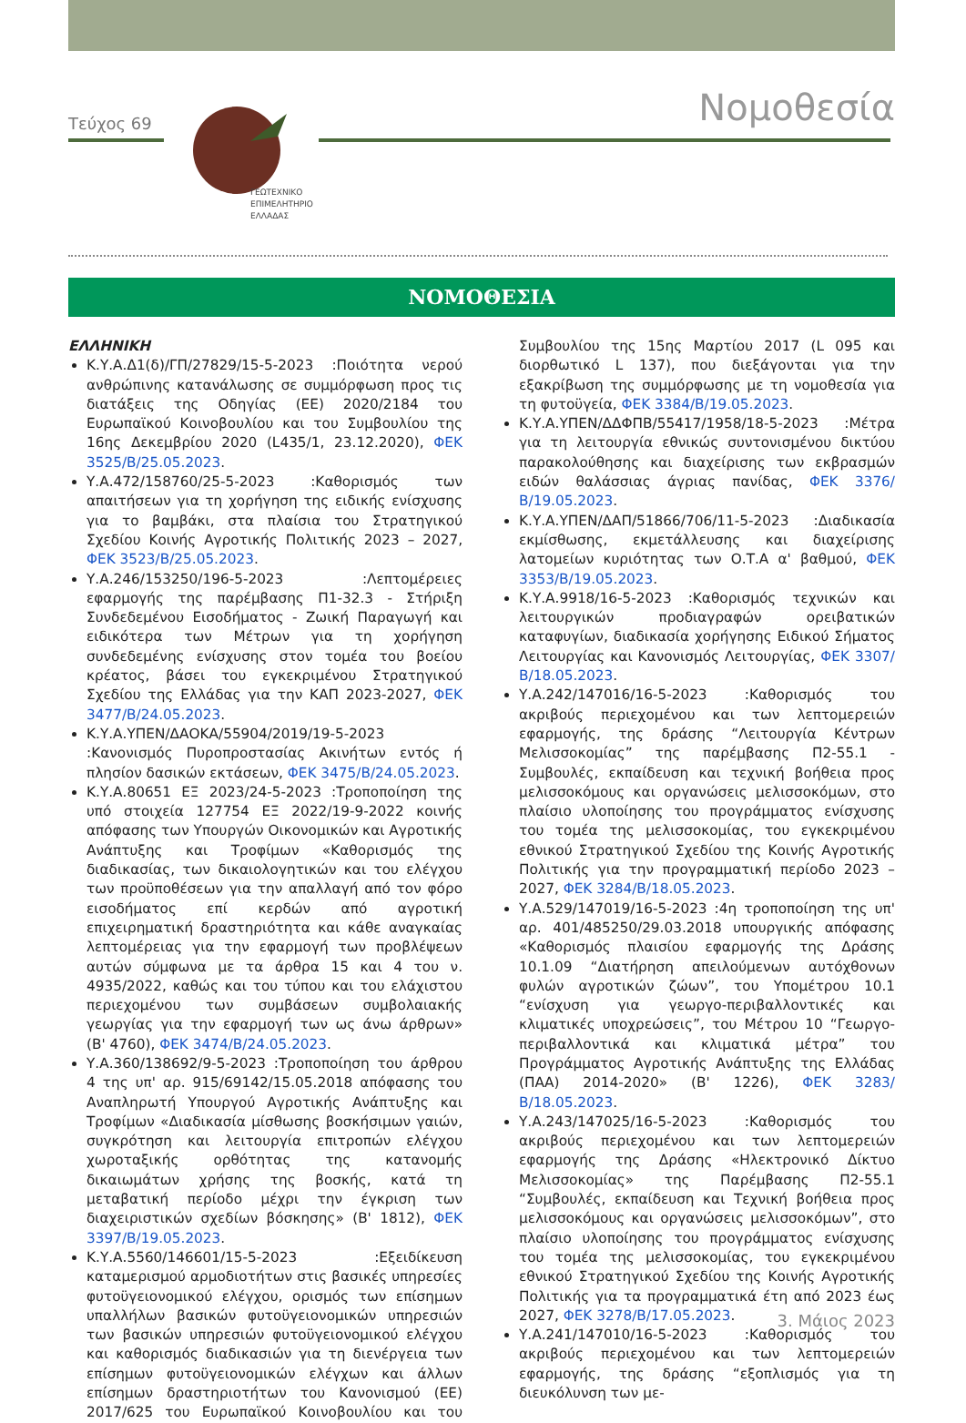Τεύχος 69
ΓΕΩΤΕΧΝΙΚΟ
ΕΠΙΜΕΛΗΤΗΡΙΟ
ΕΛΛΑΔΑΣ
Νομοθεσία
ΝΟΜΟΘΕΣΙΑ
ΕΛΛΗΝΙΚΗ
Κ.Υ.Α.Δ1(δ)/ΓΠ/27829/15-5-2023 :Ποιότητα νερού ανθρώπινης κατανάλωσης σε συμμόρφωση προς τις διατάξεις της Οδηγίας (ΕΕ) 2020/2184 του Ευρωπαϊκού Κοινοβουλίου και του Συμβουλίου της 16ης Δεκεμβρίου 2020 (L435/1, 23.12.2020), ΦΕΚ 3525/Β/25.05.2023.
Υ.Α.472/158760/25-5-2023 :Καθορισμός των απαιτήσεων για τη χορήγηση της ειδικής ενίσχυσης για το βαμβάκι, στα πλαίσια του Στρατηγικού Σχεδίου Κοινής Αγροτικής Πολιτικής 2023 – 2027, ΦΕΚ 3523/Β/25.05.2023.
Υ.Α.246/153250/196-5-2023 :Λεπτομέρειες εφαρμογής της παρέμβασης Π1-32.3 - Στήριξη Συνδεδεμένου Εισοδήματος - Ζωική Παραγωγή και ειδικότερα των Μέτρων για τη χορήγηση συνδεδεμένης ενίσχυσης στον τομέα του βοείου κρέατος, βάσει του εγκεκριμένου Στρατηγικού Σχεδίου της Ελλάδας για την ΚΑΠ 2023-2027, ΦΕΚ 3477/Β/24.05.2023.
Κ.Υ.Α.ΥΠΕΝ/ΔΑΟΚΑ/55904/2019/19-5-2023 :Κανονισμός Πυροπροστασίας Ακινήτων εντός ή πλησίον δασικών εκτάσεων, ΦΕΚ 3475/Β/24.05.2023.
Κ.Υ.Α.80651 ΕΞ 2023/24-5-2023 :Τροποποίηση της υπό στοιχεία 127754 ΕΞ 2022/19-9-2022 κοινής απόφασης των Υπουργών Οικονομικών και Αγροτικής Ανάπτυξης και Τροφίμων «Καθορισμός της διαδικασίας, των δικαιολογητικών και του ελέγχου των προϋποθέσεων για την απαλλαγή από τον φόρο εισοδήματος επί κερδών από αγροτική επιχειρηματική δραστηριότητα και κάθε αναγκαίας λεπτομέρειας για την εφαρμογή των προβλέψεων αυτών σύμφωνα με τα άρθρα 15 και 4 του ν. 4935/2022, καθώς και του τύπου και του ελάχιστου περιεχομένου των συμβάσεων συμβολαιακής γεωργίας για την εφαρμογή των ως άνω άρθρων» (Β' 4760), ΦΕΚ 3474/Β/24.05.2023.
Υ.Α.360/138692/9-5-2023 :Τροποποίηση του άρθρου 4 της υπ' αρ. 915/69142/15.05.2018 απόφασης του Αναπληρωτή Υπουργού Αγροτικής Ανάπτυξης και Τροφίμων «Διαδικασία μίσθωσης βοσκήσιμων γαιών, συγκρότηση και λειτουργία επιτροπών ελέγχου χωροταξικής ορθότητας της κατανομής δικαιωμάτων χρήσης της βοσκής, κατά τη μεταβατική περίοδο μέχρι την έγκριση των διαχειριστικών σχεδίων βόσκησης» (Β' 1812), ΦΕΚ 3397/Β/19.05.2023.
Κ.Υ.Α.5560/146601/15-5-2023 :Εξειδίκευση καταμερισμού αρμοδιοτήτων στις βασικές υπηρεσίες φυτοϋγειονομικού ελέγχου, ορισμός των επίσημων υπαλλήλων βασικών φυτοϋγειονομικών υπηρεσιών των βασικών υπηρεσιών φυτοϋγειονομικού ελέγχου και καθορισμός διαδικασιών για τη διενέργεια των επίσημων φυτοϋγειονομικών ελέγχων και άλλων επίσημων δραστηριοτήτων του Κανονισμού (ΕΕ) 2017/625 του Ευρωπαϊκού Κοινοβουλίου και του Συμβουλίου της 15ης Μαρτίου 2017 (L 095 και διορθωτικό L 137), που διεξάγονται για την εξακρίβωση της συμμόρφωσης με τη νομοθεσία για τη φυτοϋγεία, ΦΕΚ 3384/Β/19.05.2023.
Κ.Υ.Α.ΥΠΕΝ/ΔΔΦΠΒ/55417/1958/18-5-2023 :Μέτρα για τη λειτουργία εθνικώς συντονισμένου δικτύου παρακολούθησης και διαχείρισης των εκβρασμών ειδών θαλάσσιας άγριας πανίδας, ΦΕΚ 3376/Β/19.05.2023.
Κ.Υ.Α.ΥΠΕΝ/ΔΑΠ/51866/706/11-5-2023 :Διαδικασία εκμίσθωσης, εκμετάλλευσης και διαχείρισης λατομείων κυριότητας των Ο.Τ.Α α' βαθμού, ΦΕΚ 3353/Β/19.05.2023.
Κ.Υ.Α.9918/16-5-2023 :Καθορισμός τεχνικών και λειτουργικών προδιαγραφών ορειβατικών καταφυγίων, διαδικασία χορήγησης Ειδικού Σήματος Λειτουργίας και Κανονισμός Λειτουργίας, ΦΕΚ 3307/Β/18.05.2023.
Υ.Α.242/147016/16-5-2023 :Καθορισμός του ακριβούς περιεχομένου και των λεπτομερειών εφαρμογής, της δράσης “Λειτουργία Κέντρων Μελισσοκομίας” της παρέμβασης Π2-55.1 - Συμβουλές, εκπαίδευση και τεχνική βοήθεια προς μελισσοκόμους και οργανώσεις μελισσοκόμων, στο πλαίσιο υλοποίησης του προγράμματος ενίσχυσης του τομέα της μελισσοκομίας, του εγκεκριμένου εθνικού Στρατηγικού Σχεδίου της Κοινής Αγροτικής Πολιτικής για την προγραμματική περίοδο 2023 – 2027, ΦΕΚ 3284/Β/18.05.2023.
Υ.Α.529/147019/16-5-2023 :4η τροποποίηση της υπ' αρ. 401/485250/29.03.2018 υπουργικής απόφασης «Καθορισμός πλαισίου εφαρμογής της Δράσης 10.1.09 “Διατήρηση απειλούμενων αυτόχθονων φυλών αγροτικών ζώων”, του Υπομέτρου 10.1 “ενίσχυση για γεωργο-περιβαλλοντικές και κλιματικές υποχρεώσεις”, του Μέτρου 10 “Γεωργο-περιβαλλοντικά και κλιματικά μέτρα” του Προγράμματος Αγροτικής Ανάπτυξης της Ελλάδας (ΠΑΑ) 2014-2020» (Β' 1226), ΦΕΚ 3283/Β/18.05.2023.
Υ.Α.243/147025/16-5-2023 :Καθορισμός του ακριβούς περιεχομένου και των λεπτομερειών εφαρμογής της Δράσης «Ηλεκτρονικό Δίκτυο Μελισσοκομίας» της Παρέμβασης Π2-55.1 “Συμβουλές, εκπαίδευση και Τεχνική βοήθεια προς μελισσοκόμους και οργανώσεις μελισσοκόμων”, στο πλαίσιο υλοποίησης του προγράμματος ενίσχυσης του τομέα της μελισσοκομίας, του εγκεκριμένου εθνικού Στρατηγικού Σχεδίου της Κοινής Αγροτικής Πολιτικής για τα προγραμματικά έτη από 2023 έως 2027, ΦΕΚ 3278/Β/17.05.2023.
Υ.Α.241/147010/16-5-2023 :Καθορισμός του ακριβούς περιεχομένου και των λεπτομερειών εφαρμογής, της δράσης “εξοπλισμός για τη διευκόλυνση των με-
3. Μάιος 2023